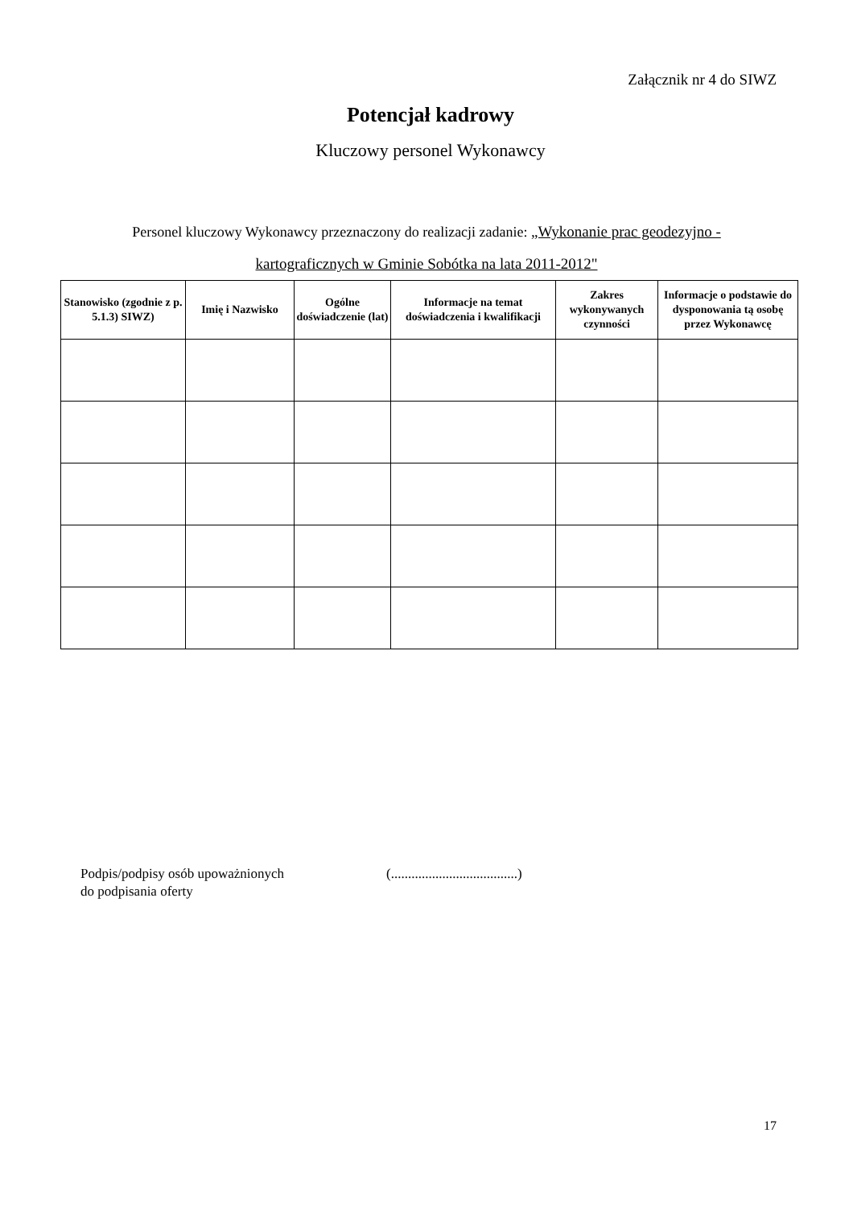Załącznik nr 4 do SIWZ
Potencjał kadrowy
Kluczowy personel Wykonawcy
Personel kluczowy Wykonawcy przeznaczony do realizacji zadanie: „Wykonanie prac geodezyjno - kartograficznych w Gminie Sobótka na lata 2011-2012"
| Stanowisko (zgodnie z p. 5.1.3) SIWZ) | Imię i Nazwisko | Ogólne doświadczenie (lat) | Informacje na temat doświadczenia i kwalifikacji | Zakres wykonywanych czynności | Informacje o podstawie do dysponowania tą osobę przez Wykonawcę |
| --- | --- | --- | --- | --- | --- |
Podpis/podpisy osób upoważnionych
do podpisania oferty
(.....................................)
17